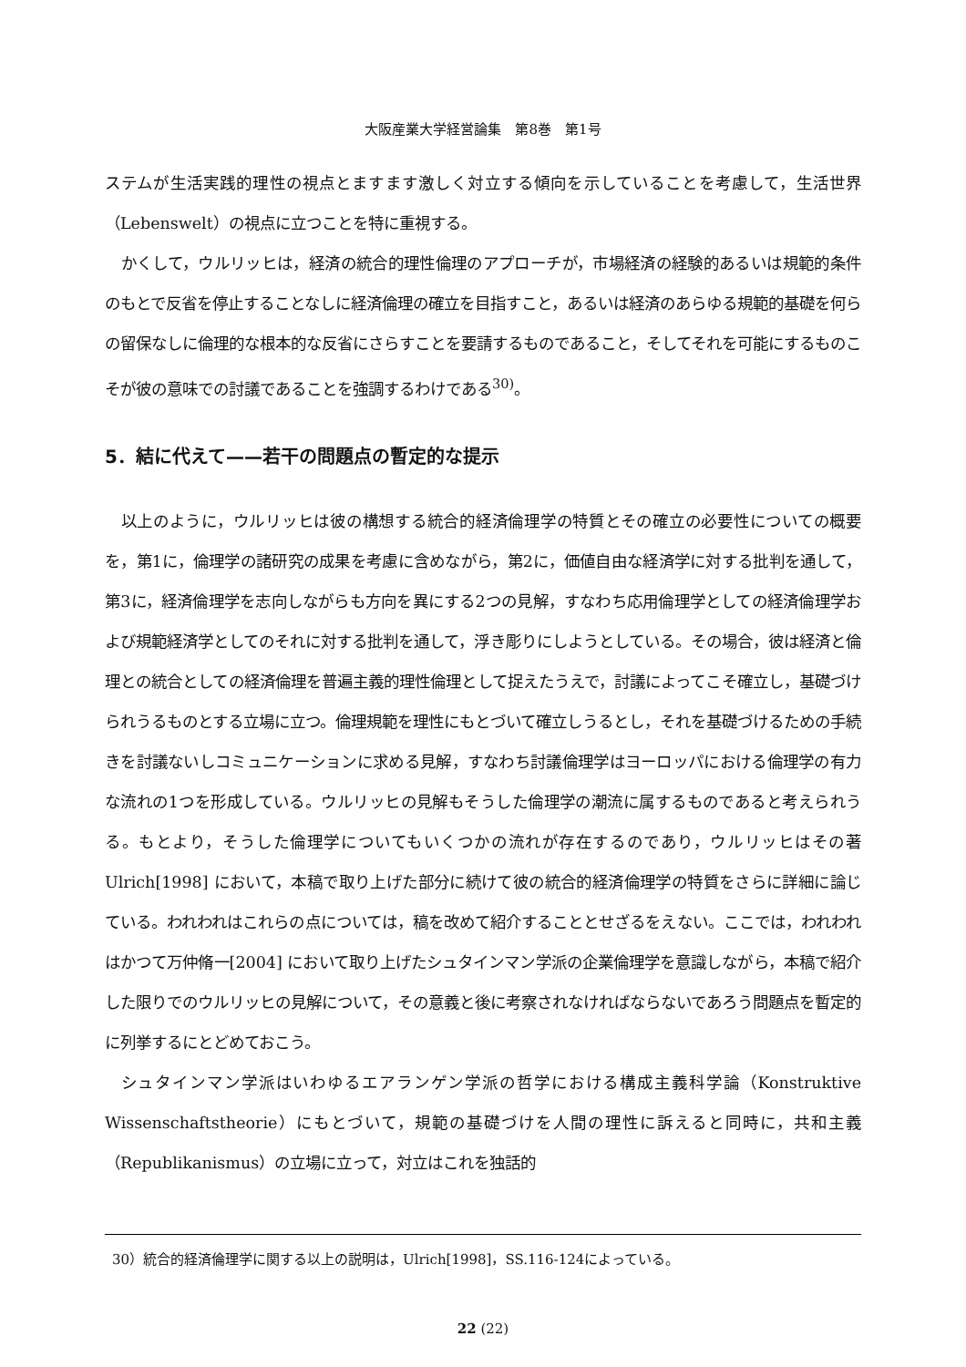大阪産業大学経営論集　第8巻　第1号
ステムが生活実践的理性の視点とますます激しく対立する傾向を示していることを考慮して，生活世界（Lebenswelt）の視点に立つことを特に重視する。
かくして，ウルリッヒは，経済の統合的理性倫理のアプローチが，市場経済の経験的あるいは規範的条件のもとで反省を停止することなしに経済倫理の確立を目指すこと，あるいは経済のあらゆる規範的基礎を何らの留保なしに倫理的な根本的な反省にさらすことを要請するものであること，そしてそれを可能にするものこそが彼の意味での討議であることを強調するわけである<sup>30)</sup>。
5．結に代えて——若干の問題点の暫定的な提示
以上のように，ウルリッヒは彼の構想する統合的経済倫理学の特質とその確立の必要性についての概要を，第1に，倫理学の諸研究の成果を考慮に含めながら，第2に，価値自由な経済学に対する批判を通して，第3に，経済倫理学を志向しながらも方向を異にする2つの見解，すなわち応用倫理学としての経済倫理学および規範経済学としてのそれに対する批判を通して，浮き彫りにしようとしている。その場合，彼は経済と倫理との統合としての経済倫理を普遍主義的理性倫理として捉えたうえで，討議によってこそ確立し，基礎づけられうるものとする立場に立つ。倫理規範を理性にもとづいて確立しうるとし，それを基礎づけるための手続きを討議ないしコミュニケーションに求める見解，すなわち討議倫理学はヨーロッパにおける倫理学の有力な流れの1つを形成している。ウルリッヒの見解もそうした倫理学の潮流に属するものであると考えられうる。もとより，そうした倫理学についてもいくつかの流れが存在するのであり，ウルリッヒはその著 Ulrich[1998] において，本稿で取り上げた部分に続けて彼の統合的経済倫理学の特質をさらに詳細に論じている。われわれはこれらの点については，稿を改めて紹介することとせざるをえない。ここでは，われわれはかつて万仲脩一[2004] において取り上げたシュタインマン学派の企業倫理学を意識しながら，本稿で紹介した限りでのウルリッヒの見解について，その意義と後に考察されなければならないであろう問題点を暫定的に列挙するにとどめておこう。
シュタインマン学派はいわゆるエアランゲン学派の哲学における構成主義科学論（Konstruktive Wissenschaftstheorie）にもとづいて，規範の基礎づけを人間の理性に訴えると同時に，共和主義（Republikanismus）の立場に立って，対立はこれを独話的
30）統合的経済倫理学に関する以上の説明は，Ulrich[1998]，SS.116-124によっている。
22 (22)